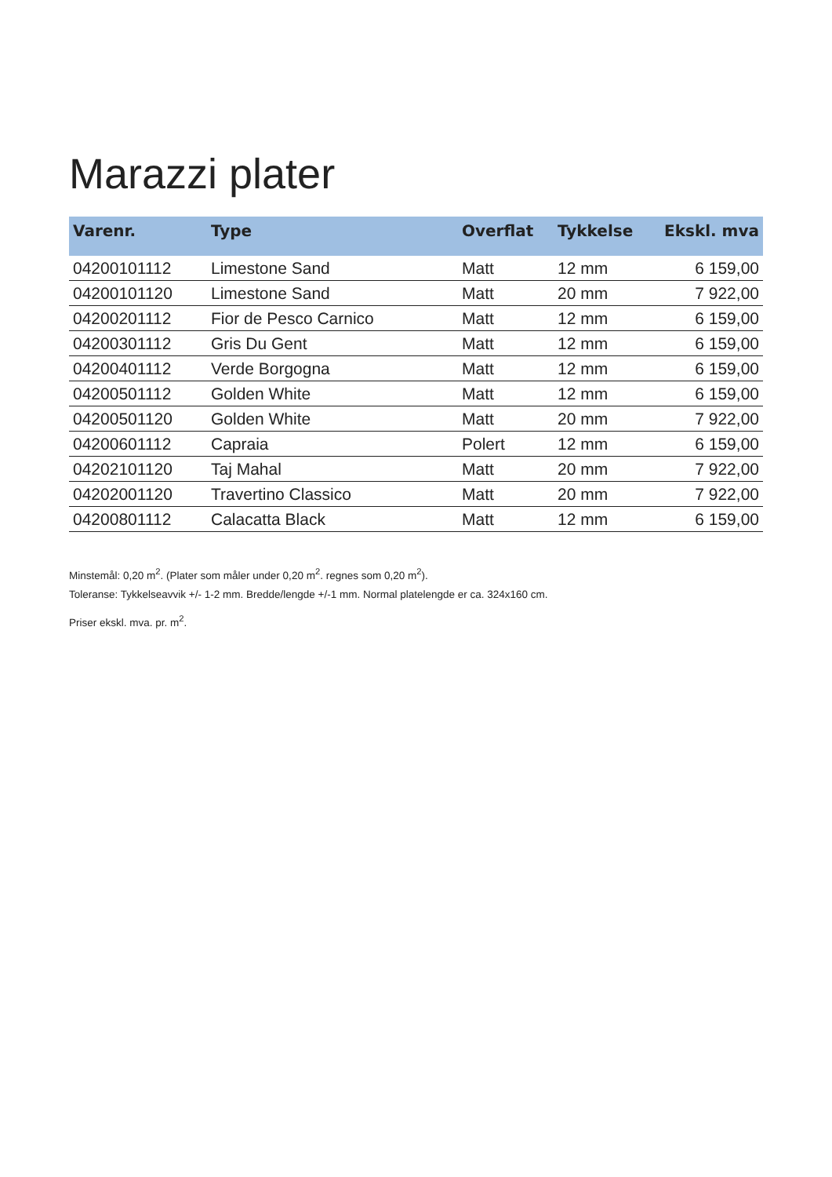Marazzi plater
| Varenr. | Type | Overflat | Tykkelse | Ekskl. mva |
| --- | --- | --- | --- | --- |
| 04200101112 | Limestone Sand | Matt | 12 mm | 6 159,00 |
| 04200101120 | Limestone Sand | Matt | 20 mm | 7 922,00 |
| 04200201112 | Fior de Pesco Carnico | Matt | 12 mm | 6 159,00 |
| 04200301112 | Gris Du Gent | Matt | 12 mm | 6 159,00 |
| 04200401112 | Verde Borgogna | Matt | 12 mm | 6 159,00 |
| 04200501112 | Golden White | Matt | 12 mm | 6 159,00 |
| 04200501120 | Golden White | Matt | 20 mm | 7 922,00 |
| 04200601112 | Capraia | Polert | 12 mm | 6 159,00 |
| 04202101120 | Taj Mahal | Matt | 20 mm | 7 922,00 |
| 04202001120 | Travertino Classico | Matt | 20 mm | 7 922,00 |
| 04200801112 | Calacatta Black | Matt | 12 mm | 6 159,00 |
Minstemål: 0,20 m<sup>2</sup>. (Plater som måler under 0,20 m<sup>2</sup>. regnes som 0,20 m<sup>2</sup>).
Toleranse: Tykkelseavvik +/- 1-2 mm. Bredde/lengde +/-1 mm. Normal platelengde er ca. 324x160 cm.
Priser ekskl. mva. pr. m<sup>2</sup>.